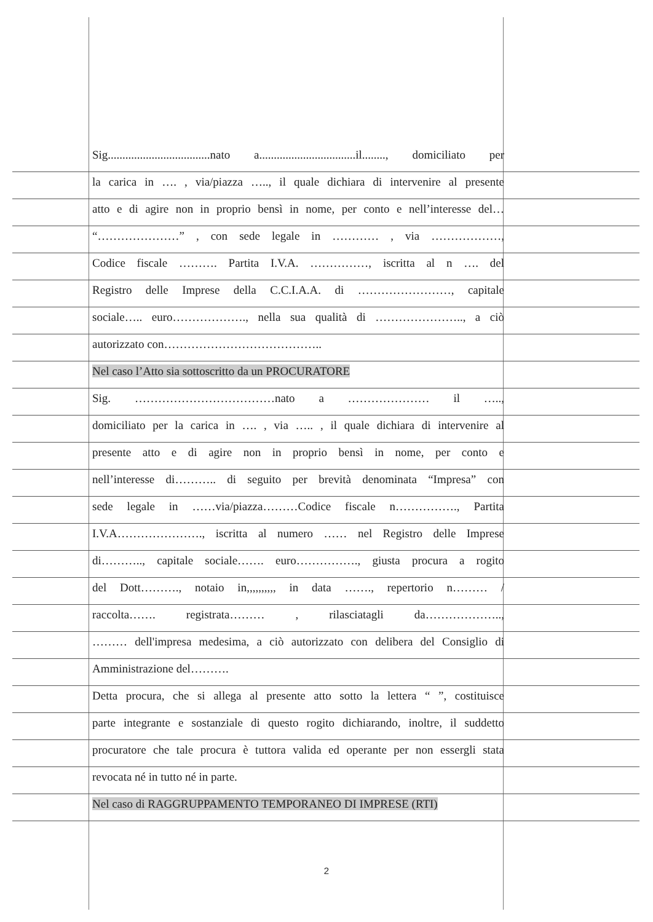Sig...................................nato a.................................il........, domiciliato per
la carica in …. , via/piazza ….., il quale dichiara di intervenire al presente
atto e di agire non in proprio bensì in nome, per conto e nell’interesse del…
“…………………” , con sede legale in ………… , via ………………,
Codice fiscale ………. Partita I.V.A. ……………, iscritta al n …. del
Registro delle Imprese della C.C.I.A.A. di ……………………, capitale
sociale….. euro………………., nella sua qualità di ………………….., a ciò
autorizzato con…………………………………..
Nel caso l’Atto sia sottoscritto da un PROCURATORE
Sig. ………………………………nato a ………………… il …..,
domiciliato per la carica in …. , via ….. , il quale dichiara di intervenire al
presente atto e di agire non in proprio bensì in nome, per conto e
nell’interesse di……….. di seguito per brevità denominata “Impresa” con
sede legale in ……via/piazza………Codice fiscale n……………., Partita
I.V.A…………………., iscritta al numero …… nel Registro delle Imprese
di……….., capitale sociale……. euro……………., giusta procura a rogito
del Dott………., notaio in,,,,,,,,,, in data ……., repertorio n……… /
raccolta……. registrata……… , rilasciatagli da………………..,
……… dell'impresa medesima, a ciò autorizzato con delibera del Consiglio di
Amministrazione del……….
Detta procura, che si allega al presente atto sotto la lettera “ ”, costituisce
parte integrante e sostanziale di questo rogito dichiarando, inoltre, il suddetto
procuratore che tale procura è tuttora valida ed operante per non essergli stata
revocata né in tutto né in parte.
Nel caso di RAGGRUPPAMENTO TEMPORANEO DI IMPRESE (RTI)
2